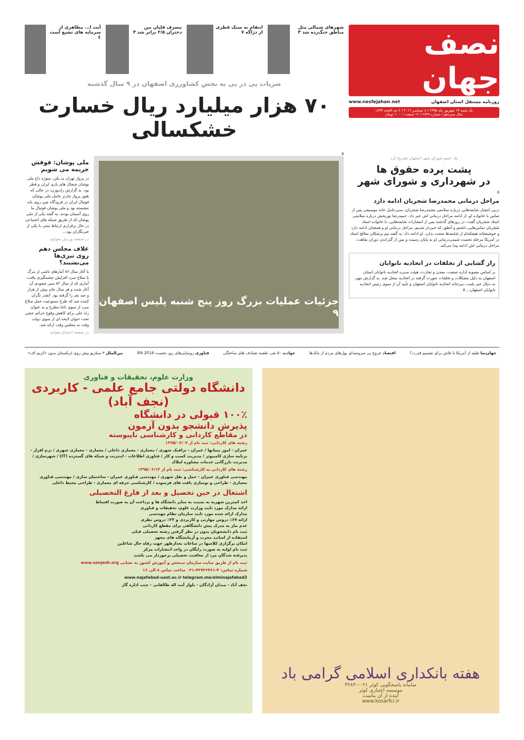نصف جهان
روزنامه مستقل استان اصفهان www.nesfejahan.net
یک شنبه ۱۴ شهریور ماه ۱۳۹۵ / ٤ سپتامبر ٢٠١٦ / ٢ ذی الحجه ١٤٣٧
سال سیزدهم / شماره ۲۷۴۹ / ۱۲ صفحه / ۱۰۰۰ تومان
شهرهای شمالی مثل مناطق جنگ‌زده شد ۳
انتقام به سبک قطری از دژاگه ۷ مصرف قلیان بین دختران ۲/۵ برابر شد ۳
آیت ا... مظاهری از سرمایه های تشیع است ٤
ضربات پی در پی به بخش کشاورزی اصفهان در ۹ سال گذشته
۷۰ هزار میلیارد ریال خسارت خشکسالی
۵
یک عضو شورای شهر اصفهان تشریح کرد
پشت پرده حقوق ها
در شهرداری و شورای شهر
۵
مراحل درمانی محمدرضا شجریان ادامه دارد
درپی انتشار شایعه‌هایی درباره سلامتی محمدرضا شجریان، مدیرعامل خانه موسیقی پس از تماس با خانواده او، از ادامه مراحل درمانی اش خبر داد. حمیدرضا نوربخش درباره سلامتی استاد شجریان گفت: در روزهای گذشته پس از انتشارات شایعه‌هایی، با خانواده استاد شجریان تماس‌هایی داشتم و آنطور که خبردار شدیم، مراحل درمانی او و همچنان ادامه دارد و خوشبختانه هیچکدام از شایعه‌ها صحت ندارد. او ادامه داد: به گفته تیم پزشکان معالج استاد در آمریکا مرحله نخست شیمی‌درمانی او به پایان رسیده و پس از گذراندن دوران نقاهت، مراحل درمانی اش ادامه پیدا می‌کند.
راز گشایی از تخلفات در اتحادیه نانوایان
بر اساس مصوبه اداره صنعت، معدن و تجارت، هیئت مدیره اتحادیه نانوایان استان اصفهان به دلیل مشکلات و تخلفات صورت گرفته در اتحادیه منحل شد. به گزارش مهر، به دنبال خبر پلمب دبیرخانه اتحادیه نانوایان اصفهان و تأیید آن از سوی رئیس اتحادیه نانوایان اصفهان... ۵
جزئیات عملیات بزرگ روز پنج شنبه پلیس اصفهان ۹
ملی پوشان: فوقش جریمه می شویم
در پرواز تهران به پکن، سوژه داغ ملی پوشان جنجال های بازی ایران و قطر بود. به گزارش رادیوزن، در حالی که هنوز پرواز چارتر حامل ملی پوشان فوتبال ایران در فرودگاه چین روی باند ننشسته بود و ملی پوشان فوتبال ما روی آسمان بودند، به گفته یکی از ملی پوشان که از طریق شبکه های اجتماعی در حال برقراری ارتباط متنی با یکی از خبرنگاران بود...
در صفحه ورزش بخوانید
غلاف مجلس دهم روی تیزی‌ها می‌نشیند؟
با آغاز سال ۸۶ آمارهای ناشی از مرگ با سلاح سرد افزایش چشمگیری یافت، آماری که از سال ۸۲ سیر صعودی آن آغاز شده و هر سال جان بیش از هزار و صد نفر را گرفته بود. آنقدر نگران کننده شد که طرح ممنوعیت حمل سلاح سرد از سوی ناجا مطرح و به عنوان راه حلی برای کاهش وقوع جرائم خشن تحت عنوان لایحه ای از سوی دولت وقت به مجلس وقت ارائه شد.
در صفحه اجتماع بخوانید
جهان‌نما تقلید از آمریکا یا تلاش برای تقسیم قدرت؟ اقتصاد خروج بی سروصدای پول‌های مردم از بانک‌ها حوادث ۵۰ نفر، طعمه تصادف های ساختگی فناوری رونمایی‌های روز نخست IFA 2016 بین‌الملل ۳ سناریو پیش روی ازبکستانِ بدون «کریم اف»
هفته بانکداری اسلامی گرامی باد
سامانه پاسخگویی کوثر ۰۲۱-۴۲۸۳۰
موسسه اعتباری کوثر
آینده از آن ماست
www.kosarfci.ir
وزارت علوم، تحقیقات و فناوری
دانشگاه دولتی جامع علمی - کاربردی (نجف آباد)
۱۰۰٪ قبولی در دانشگاه
پذیرش دانشجو بدون آزمون
در مقاطع کاردانی و کارشناسی ناپیوسته
رشته های کاردانی: ثبت نام از ۱۳۹۵/۰۶/۰۷
عمران - امور پیمانها / عمران - ترافیک شهری / معماری - معماری داخلی / معماری - معماری شهری / نرم افزار - برنامه سازی کامپیوتر / مدیریت کسب و کار / فناوری اطلاعات - اینترنت و شبکه های گسترده (IT) / شهرسازی / مدیریت بازرگانی خدمات مشاوره املاک
رشته های کاردانی به کارشناسی: ثبت نام از ۱۳۹۵/۰۶/۱۳
مهندسی فناوری عمران - حمل و نقل شهری / مهندسی فناوری عمران - ساختمان سازی / مهندسی فناوری معماری - طراحی و نوسازی بافت های فرسوده / کارشناسی حرفه ای معماری - طراحی محیط داخلی
اشتغال در حین تحصیل و بعد از فارغ التحصیلی
اخذ کمترین شهریه به نسبت به سایر دانشگاه ها و پرداخت آن به صورت اقساط
ارائه مدارک مورد تایید وزارت علوم، تحقیقات و فناوری
مدارک ارائه شده مورد تایید سازمان نظام مهندسی
ارائه ۶۷٪ دروس مهارتی و کاربردی و ۳۳٪ دروس نظری
عدم نیاز به مدرک پیش دانشگاهی برای مقطع کاردانی
ثبت نام دانشجویان بدون در نظر گرفتن رشته تحصیلی قبلی
استفاده از اساتید مجرب و آزمایشگاه های مجهز
امکان برگزاری کلاسها در ساعات بعدازظهر جهت رفاه حال شاغلین
ثبت نام اولیه به صورت رایگان در واحد انتشارات مرکز
پذیرفته شدگان مرد از معافیت تحصیلی برخوردار می باشند
ثبت نام از طریق سایت سازمان سنجش و آموزش کشور به نشانی www.sanjesh.org
شماره تماس: ۴-۴۲۷۲۶۴۶۱-۰۳۱ ساعت تماس ۸ الی ۱۶
www.najafabad-uast.ac.ir telegram.me/elminajafabad2
نجف آباد - میدان آزادگان - بلوار آیت اله طالقانی - جنب اداره گاز